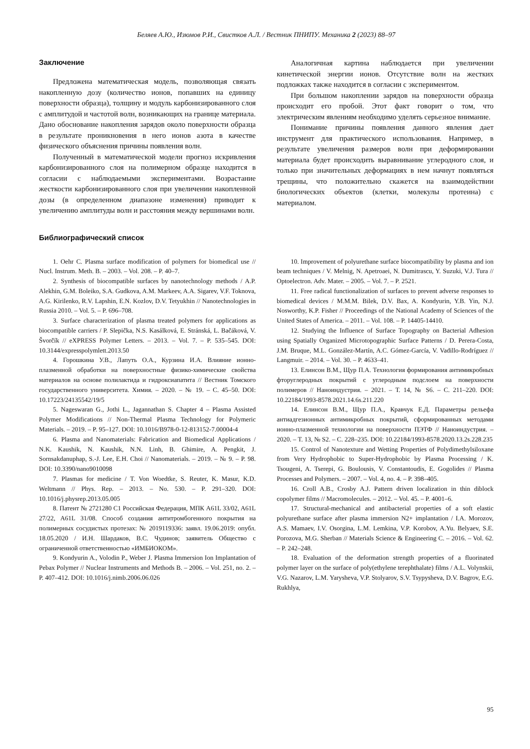Беляев А.Ю., Изюмов Р.И., Свистков А.Л. / Вестник ПНИПУ. Механика 2 (2023) 88–97
Заключение
Предложена математическая модель, позволяющая связать накопленную дозу (количество ионов, попавших на единицу поверхности образца), толщину и модуль карбонизированного слоя с амплитудой и частотой волн, возникающих на границе материала. Дано обоснование накопления зарядов около поверхности образца в результате проникновения в него ионов азота в качестве физического объяснения причины появления волн.
Полученный в математической модели прогноз искривления карбонизированного слоя на полимерном образце находится в согласии с наблюдаемыми экспериментами. Возрастание жесткости карбонизированного слоя при увеличении накопленной дозы (в определенном диапазоне изменения) приводит к увеличению амплитуды волн и расстояния между вершинами волн.
Аналогичная картина наблюдается при увеличении кинетической энергии ионов. Отсутствие волн на жестких подложках также находится в согласии с экспериментом.
При большом накоплении зарядов на поверхности образца происходит его пробой. Этот факт говорит о том, что электрическим явлениям необходимо уделять серьезное внимание.
Понимание причины появления данного явления дает инструмент для практического использования. Например, в результате увеличения размеров волн при деформировании материала будет происходить выравнивание углеродного слоя, и только при значительных деформациях в нем начнут появляться трещины, что положительно скажется на взаимодействии биологических объектов (клетки, молекулы протеина) с материалом.
Библиографический список
1. Oehr C. Plasma surface modification of polymers for biomedical use // Nucl. Instrum. Meth. B. – 2003. – Vol. 208. – P. 40–7.
2. Synthesis of biocompatible surfaces by nanotechnology methods / A.P. Alekhin, G.M. Boleiko, S.A. Gudkova, A.M. Markeev, A.A. Sigarev, V.F. Toknova, A.G. Kirilenko, R.V. Lapshin, E.N. Kozlov, D.V. Tetyukhin // Nanotechnologies in Russia 2010. – Vol. 5. – P. 696–708.
3. Surface characterization of plasma treated polymers for applications as biocompatible carriers / P. Slepička, N.S. Kasálková, E. Stránská, L. Bačáková, V. Švorčík // eXPRESS Polymer Letters. – 2013. – Vol. 7. – P. 535–545. DOI: 10.3144/expresspolymlett.2013.50
4. Горошкина У.В., Лапуть О.А., Курзина И.А. Влияние ионно-плазменной обработки на поверхностные физико-химические свойства материалов на основе полилактида и гидроксиапатита // Вестник Томского государственного университета. Химия. – 2020. – № 19. – С. 45–50. DOI: 10.17223/24135542/19/5
5. Nageswaran G., Jothi L., Jagannathan S. Chapter 4 – Plasma Assisted Polymer Modifications // Non-Thermal Plasma Technology for Polymeric Materials. – 2019. – P. 95–127. DOI: 10.1016/B978-0-12-813152-7.00004-4
6. Plasma and Nanomaterials: Fabrication and Biomedical Applications / N.K. Kaushik, N. Kaushik, N.N. Linh, B. Ghimire, A. Pengkit, J. Sornsakdanuphap, S.-J. Lee, E.H. Choi // Nanomaterials. – 2019. – № 9. – P. 98. DOI: 10.3390/nano9010098
7. Plasmas for medicine / T. Von Woedtke, S. Reuter, K. Masur, K.D. Weltmann // Phys. Rep. – 2013. – No. 530. – P. 291–320. DOI: 10.1016/j.physrep.2013.05.005
8. Патент № 2721280 C1 Российская Федерация, МПК A61L 33/02, A61L 27/22, A61L 31/08. Способ создания антитромбогенного покрытия на полимерных сосудистых протезах: № 2019119336: заявл. 19.06.2019: опубл. 18.05.2020 / И.Н. Шардаков, В.С. Чудинов; заявитель Общество с ограниченной ответственностью «ИМБИОКОМ».
9. Kondyurin A., Volodin P., Weber J. Plasma Immersion Ion Implantation of Pebax Polymer // Nuclear Instruments and Methods B. – 2006. – Vol. 251, no. 2. – P. 407–412. DOI: 10.1016/j.nimb.2006.06.026
10. Improvement of polyurethane surface biocompatibility by plasma and ion beam techniques / V. Melnig, N. Apetroaei, N. Dumitrascu, Y. Suzuki, V.J. Tura // Optoelectron. Adv. Mater. – 2005. – Vol. 7. – P. 2521.
11. Free radical functionalization of surfaces to prevent adverse responses to biomedical devices / M.M.M. Bilek, D.V. Bax, A. Kondyurin, Y.B. Yin, N.J. Nosworthy, K.P. Fisher // Proceedings of the National Academy of Sciences of the United States of America. – 2011. – Vol. 108. – P. 14405-14410.
12. Studying the Influence of Surface Topography on Bacterial Adhesion using Spatially Organized Microtopographic Surface Patterns / D. Perera-Costa, J.M. Bruque, M.L. González-Martín, A.C. Gómez-García, V. Vadillo-Rodríguez // Langmuir. – 2014. – Vol. 30. – P. 4633–41.
13. Елинсон В.М., Щур П.А. Технология формирования антимикробных фторуглеродных покрытий с углеродным подслоем на поверхности полимеров // Наноиндустрия. – 2021. – Т. 14, № S6. – С. 211–220. DOI: 10.22184/1993-8578.2021.14.6s.211.220
14. Елинсон В.М., Щур П.А., Кравчук Е.Д. Параметры рельефа антиадгезионных антимикробных покрытий, сформированных методами ионно-плазменной технологии на поверхности ПЭТФ // Наноиндустрия. – 2020. – Т. 13, № S2. – С. 228–235. DOI: 10.22184/1993-8578.2020.13.2s.228.235
15. Control of Nanotexture and Wetting Properties of Polydimethylsiloxane from Very Hydrophobic to Super-Hydrophobic by Plasma Processing / K. Tsougeni, A. Tserepi, G. Boulousis, V. Constantoudis, E. Gogolides // Plasma Processes and Polymers. – 2007. – Vol. 4, no. 4. – P. 398–405.
16. Croll A.B., Crosby A.J. Pattern driven localization in thin diblock copolymer films // Macromolecules. – 2012. – Vol. 45. – P. 4001–6.
17. Structural-mechanical and antibacterial properties of a soft elastic polyurethane surface after plasma immersion N2+ implantation / I.A. Morozov, A.S. Mamaev, I.V. Osorgina, L.M. Lemkina, V.P. Korobov, A.Yu. Belyaev, S.E. Porozova, M.G. Sherban // Materials Science & Engineering C. – 2016. – Vol. 62. – P. 242–248.
18. Evaluation of the deformation strength properties of a fluorinated polymer layer on the surface of poly(ethylene terephthalate) films / A.L. Volynskii, V.G. Nazarov, L.M. Yarysheva, V.P. Stolyarov, S.V. Tsypysheva, D.V. Bagrov, E.G. Rukhlya,
95